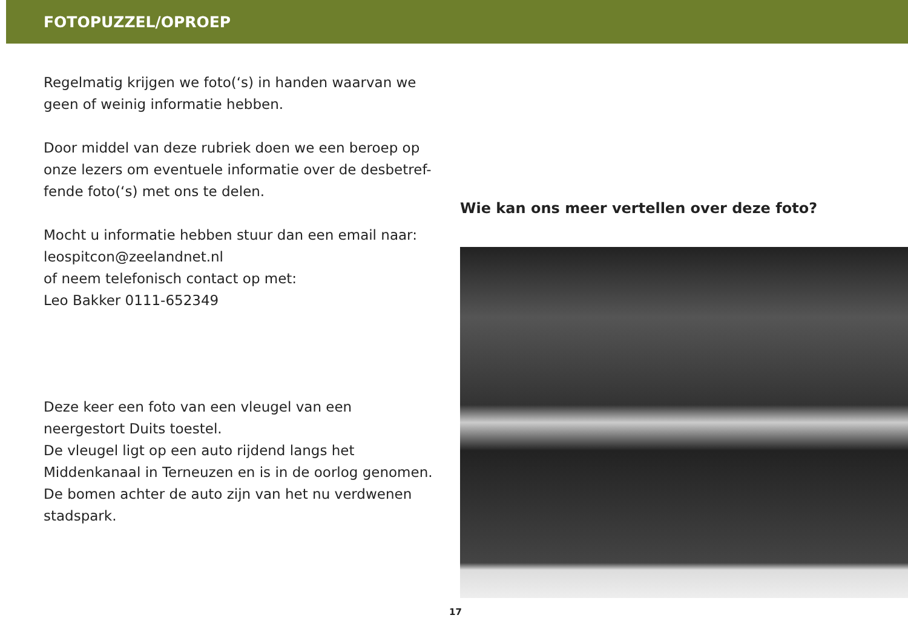FOTOPUZZEL/OPROEP
Regelmatig krijgen we foto(‘s) in handen waarvan we geen of weinig informatie hebben.
Door middel van deze rubriek doen we een beroep op onze lezers om eventuele informatie over de desbetref-fende foto(‘s) met ons te delen.
Mocht u informatie hebben stuur dan een email naar:
leospitcon@zeelandnet.nl
of neem telefonisch contact op met:
Leo Bakker 0111-652349
Deze keer een foto van een vleugel van een neergestort Duits toestel.
De vleugel ligt op een auto rijdend langs het Middenkanaal in Terneuzen en is in de oorlog genomen.
De bomen achter de auto zijn van het nu verdwenen stadspark.
Wie kan ons meer vertellen over deze foto?
17